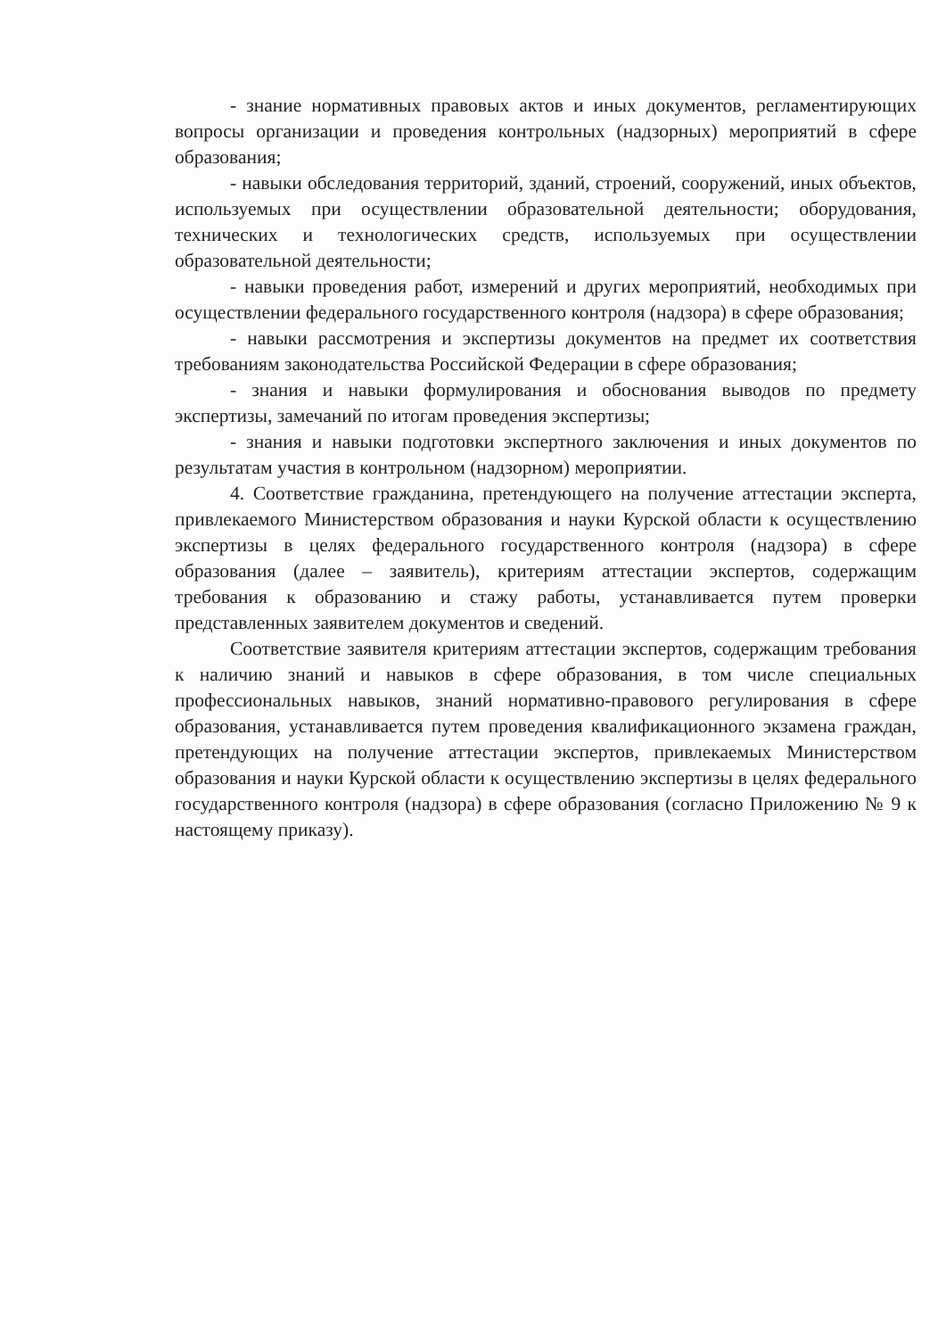- знание нормативных правовых актов и иных документов, регламентирующих вопросы организации и проведения контрольных (надзорных) мероприятий в сфере образования;
- навыки обследования территорий, зданий, строений, сооружений, иных объектов, используемых при осуществлении образовательной деятельности; оборудования, технических и технологических средств, используемых при осуществлении образовательной деятельности;
- навыки проведения работ, измерений и других мероприятий, необходимых при осуществлении федерального государственного контроля (надзора) в сфере образования;
- навыки рассмотрения и экспертизы документов на предмет их соответствия требованиям законодательства Российской Федерации в сфере образования;
- знания и навыки формулирования и обоснования выводов по предмету экспертизы, замечаний по итогам проведения экспертизы;
- знания и навыки подготовки экспертного заключения и иных документов по результатам участия в контрольном (надзорном) мероприятии.
4. Соответствие гражданина, претендующего на получение аттестации эксперта, привлекаемого Министерством образования и науки Курской области к осуществлению экспертизы в целях федерального государственного контроля (надзора) в сфере образования (далее – заявитель), критериям аттестации экспертов, содержащим требования к образованию и стажу работы, устанавливается путем проверки представленных заявителем документов и сведений.
Соответствие заявителя критериям аттестации экспертов, содержащим требования к наличию знаний и навыков в сфере образования, в том числе специальных профессиональных навыков, знаний нормативно-правового регулирования в сфере образования, устанавливается путем проведения квалификационного экзамена граждан, претендующих на получение аттестации экспертов, привлекаемых Министерством образования и науки Курской области к осуществлению экспертизы в целях федерального государственного контроля (надзора) в сфере образования (согласно Приложению № 9 к настоящему приказу).